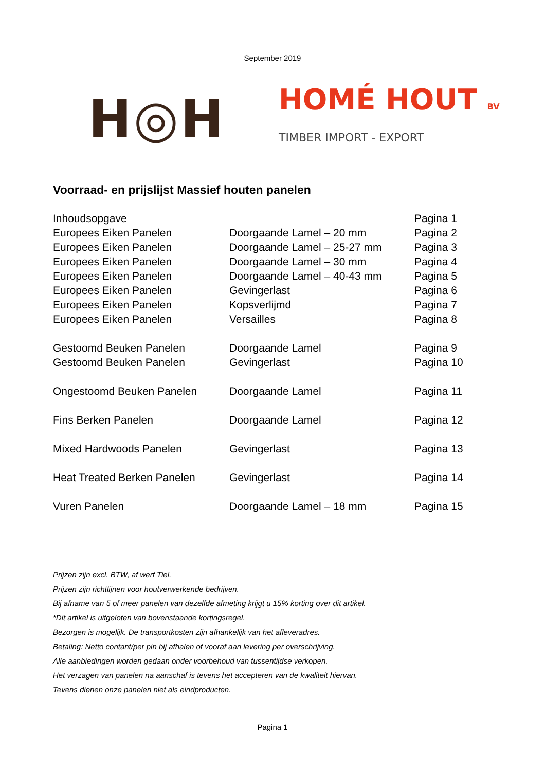September 2019
H◎H
HOMÉ HOUT BV
TIMBER IMPORT - EXPORT
Voorraad- en prijslijst Massief houten panelen
| Inhoudsopgave | | Pagina 1 |
| Europees Eiken Panelen | Doorgaande Lamel – 20 mm | Pagina 2 |
| Europees Eiken Panelen | Doorgaande Lamel – 25-27 mm | Pagina 3 |
| Europees Eiken Panelen | Doorgaande Lamel – 30 mm | Pagina 4 |
| Europees Eiken Panelen | Doorgaande Lamel – 40-43 mm | Pagina 5 |
| Europees Eiken Panelen | Gevingerlast | Pagina 6 |
| Europees Eiken Panelen | Kopsverlijmd | Pagina 7 |
| Europees Eiken Panelen | Versailles | Pagina 8 |
| Gestoomd Beuken Panelen | Doorgaande Lamel | Pagina 9 |
| Gestoomd Beuken Panelen | Gevingerlast | Pagina 10 |
| Ongestoomd Beuken Panelen | Doorgaande Lamel | Pagina 11 |
| Fins Berken Panelen | Doorgaande Lamel | Pagina 12 |
| Mixed Hardwoods Panelen | Gevingerlast | Pagina 13 |
| Heat Treated Berken Panelen | Gevingerlast | Pagina 14 |
| Vuren Panelen | Doorgaande Lamel – 18 mm | Pagina 15 |
Prijzen zijn excl. BTW, af werf Tiel.
Prijzen zijn richtlijnen voor houtverwerkende bedrijven.
Bij afname van 5 of meer panelen van dezelfde afmeting krijgt u 15% korting over dit artikel.
*Dit artikel is uitgeloten van bovenstaande kortingsregel.
Bezorgen is mogelijk. De transportkosten zijn afhankelijk van het afleveradres.
Betaling: Netto contant/per pin bij afhalen of vooraf aan levering per overschrijving.
Alle aanbiedingen worden gedaan onder voorbehoud van tussentijdse verkopen.
Het verzagen van panelen na aanschaf is tevens het accepteren van de kwaliteit hiervan.
Tevens dienen onze panelen niet als eindproducten.
Pagina 1